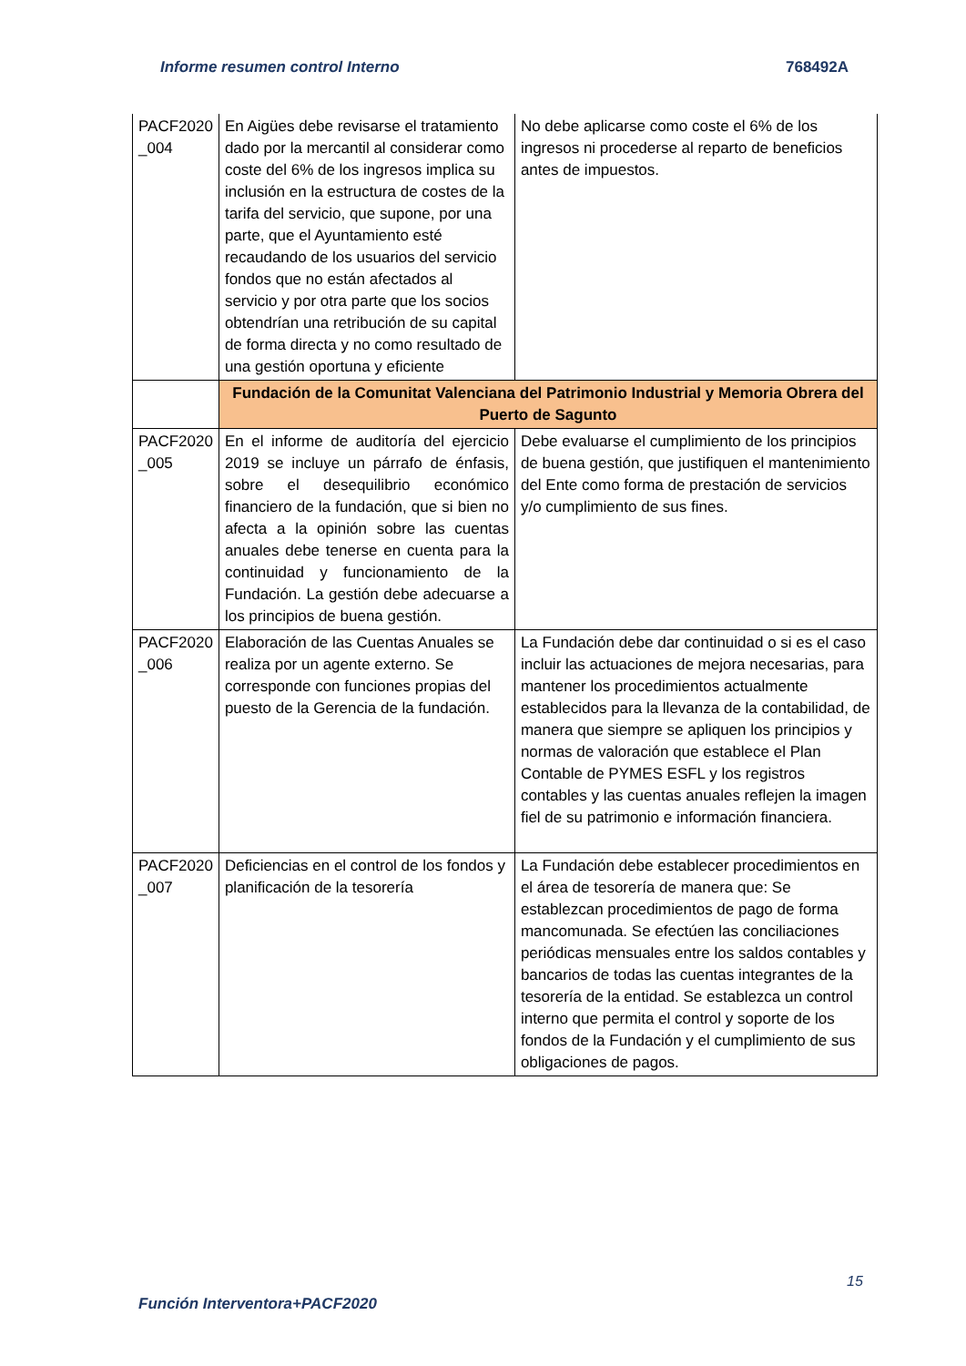Informe resumen control Interno 768492A
| PACF2020 _004 | En Aigües debe revisarse el tratamiento dado por la mercantil al considerar como coste del 6% de los ingresos implica su inclusión en la estructura de costes de la tarifa del servicio, que supone, por una parte, que el Ayuntamiento esté recaudando de los usuarios del servicio fondos que no están afectados al servicio y por otra parte que los socios obtendrían una retribución de su capital de forma directa y no como resultado de una gestión oportuna y eficiente | No debe aplicarse como coste el 6% de los ingresos ni procederse al reparto de beneficios antes de impuestos. |
| | Fundación de la Comunitat Valenciana del Patrimonio Industrial y Memoria Obrera del Puerto de Sagunto | |
| PACF2020 _005 | En el informe de auditoría del ejercicio 2019 se incluye un párrafo de énfasis, sobre el desequilibrio económico financiero de la fundación, que si bien no afecta a la opinión sobre las cuentas anuales debe tenerse en cuenta para la continuidad y funcionamiento de la Fundación. La gestión debe adecuarse a los principios de buena gestión. | Debe evaluarse el cumplimiento de los principios de buena gestión, que justifiquen el mantenimiento del Ente como forma de prestación de servicios y/o cumplimiento de sus fines. |
| PACF2020 _006 | Elaboración de las Cuentas Anuales se realiza por un agente externo. Se corresponde con funciones propias del puesto de la Gerencia de la fundación. | La Fundación debe dar continuidad o si es el caso incluir las actuaciones de mejora necesarias, para mantener los procedimientos actualmente establecidos para la llevanza de la contabilidad, de manera que siempre se apliquen los principios y normas de valoración que establece el Plan Contable de PYMES ESFL y los registros contables y las cuentas anuales reflejen la imagen fiel de su patrimonio e información financiera. |
| PACF2020 _007 | Deficiencias en el control de los fondos y planificación de la tesorería | La Fundación debe establecer procedimientos en el área de tesorería de manera que: Se establezcan procedimientos de pago de forma mancomunada. Se efectúen las conciliaciones periódicas mensuales entre los saldos contables y bancarios de todas las cuentas integrantes de la tesorería de la entidad. Se establezca un control interno que permita el control y soporte de los fondos de la Fundación y el cumplimiento de sus obligaciones de pagos. |
15
Función Interventora+PACF2020